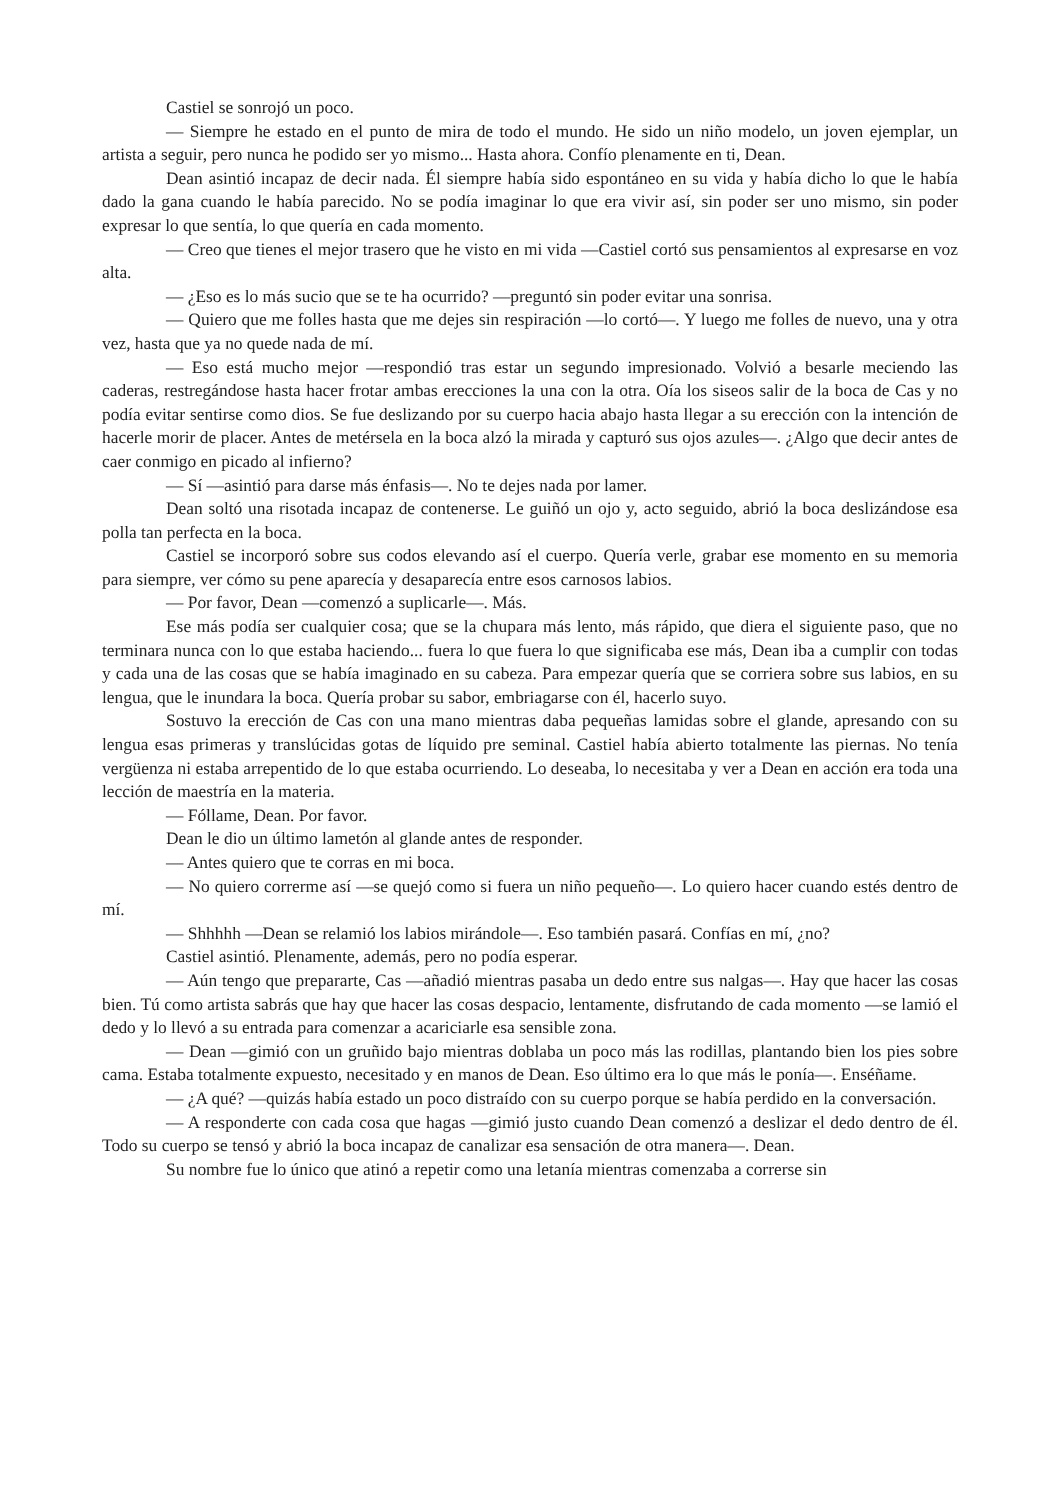Castiel se sonrojó un poco.
— Siempre he estado en el punto de mira de todo el mundo. He sido un niño modelo, un joven ejemplar, un artista a seguir, pero nunca he podido ser yo mismo... Hasta ahora. Confío plenamente en ti, Dean.
Dean asintió incapaz de decir nada. Él siempre había sido espontáneo en su vida y había dicho lo que le había dado la gana cuando le había parecido. No se podía imaginar lo que era vivir así, sin poder ser uno mismo, sin poder expresar lo que sentía, lo que quería en cada momento.
— Creo que tienes el mejor trasero que he visto en mi vida —Castiel cortó sus pensamientos al expresarse en voz alta.
— ¿Eso es lo más sucio que se te ha ocurrido? —preguntó sin poder evitar una sonrisa.
— Quiero que me folles hasta que me dejes sin respiración —lo cortó—. Y luego me folles de nuevo, una y otra vez, hasta que ya no quede nada de mí.
— Eso está mucho mejor —respondió tras estar un segundo impresionado. Volvió a besarle meciendo las caderas, restregándose hasta hacer frotar ambas erecciones la una con la otra. Oía los siseos salir de la boca de Cas y no podía evitar sentirse como dios. Se fue deslizando por su cuerpo hacia abajo hasta llegar a su erección con la intención de hacerle morir de placer. Antes de metérsela en la boca alzó la mirada y capturó sus ojos azules—. ¿Algo que decir antes de caer conmigo en picado al infierno?
— Sí —asintió para darse más énfasis—. No te dejes nada por lamer.
Dean soltó una risotada incapaz de contenerse. Le guiñó un ojo y, acto seguido, abrió la boca deslizándose esa polla tan perfecta en la boca.
Castiel se incorporó sobre sus codos elevando así el cuerpo. Quería verle, grabar ese momento en su memoria para siempre, ver cómo su pene aparecía y desaparecía entre esos carnosos labios.
— Por favor, Dean —comenzó a suplicarle—. Más.
Ese más podía ser cualquier cosa; que se la chupara más lento, más rápido, que diera el siguiente paso, que no terminara nunca con lo que estaba haciendo... fuera lo que fuera lo que significaba ese más, Dean iba a cumplir con todas y cada una de las cosas que se había imaginado en su cabeza. Para empezar quería que se corriera sobre sus labios, en su lengua, que le inundara la boca. Quería probar su sabor, embriagarse con él, hacerlo suyo.
Sostuvo la erección de Cas con una mano mientras daba pequeñas lamidas sobre el glande, apresando con su lengua esas primeras y translúcidas gotas de líquido pre seminal. Castiel había abierto totalmente las piernas. No tenía vergüenza ni estaba arrepentido de lo que estaba ocurriendo. Lo deseaba, lo necesitaba y ver a Dean en acción era toda una lección de maestría en la materia.
— Fóllame, Dean. Por favor.
Dean le dio un último lametón al glande antes de responder.
— Antes quiero que te corras en mi boca.
— No quiero correrme así —se quejó como si fuera un niño pequeño—. Lo quiero hacer cuando estés dentro de mí.
— Shhhhh —Dean se relamió los labios mirándole—. Eso también pasará. Confías en mí, ¿no?
Castiel asintió. Plenamente, además, pero no podía esperar.
— Aún tengo que prepararte, Cas —añadió mientras pasaba un dedo entre sus nalgas—. Hay que hacer las cosas bien. Tú como artista sabrás que hay que hacer las cosas despacio, lentamente, disfrutando de cada momento —se lamió el dedo y lo llevó a su entrada para comenzar a acariciarle esa sensible zona.
— Dean —gimió con un gruñido bajo mientras doblaba un poco más las rodillas, plantando bien los pies sobre cama. Estaba totalmente expuesto, necesitado y en manos de Dean. Eso último era lo que más le ponía—. Enséñame.
— ¿A qué? —quizás había estado un poco distraído con su cuerpo porque se había perdido en la conversación.
— A responderte con cada cosa que hagas —gimió justo cuando Dean comenzó a deslizar el dedo dentro de él. Todo su cuerpo se tensó y abrió la boca incapaz de canalizar esa sensación de otra manera—. Dean.
Su nombre fue lo único que atinó a repetir como una letanía mientras comenzaba a correrse sin